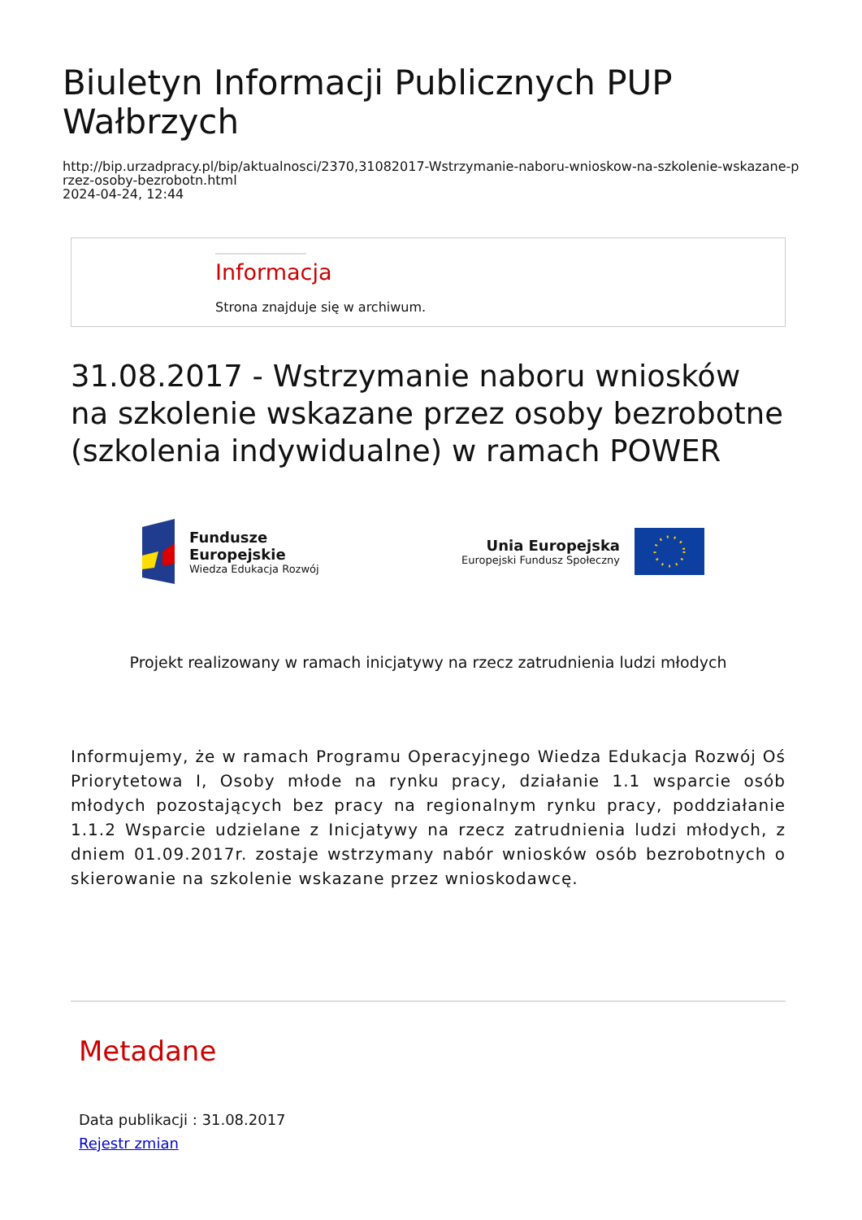Biuletyn Informacji Publicznych PUP Wałbrzych
http://bip.urzadpracy.pl/bip/aktualnosci/2370,31082017-Wstrzymanie-naboru-wnioskow-na-szkolenie-wskazane-przez-osoby-bezrobotn.html
2024-04-24, 12:44
Informacja
Strona znajduje się w archiwum.
31.08.2017 - Wstrzymanie naboru wniosków na szkolenie wskazane przez osoby bezrobotne (szkolenia indywidualne) w ramach POWER
Fundusze
Europejskie
Wiedza Edukacja Rozwój
Unia Europejska
Europejski Fundusz Społeczny
Projekt realizowany w ramach inicjatywy na rzecz zatrudnienia ludzi młodych
Informujemy, że w ramach Programu Operacyjnego Wiedza Edukacja Rozwój Oś Priorytetowa I, Osoby młode na rynku pracy, działanie 1.1 wsparcie osób młodych pozostających bez pracy na regionalnym rynku pracy, poddziałanie 1.1.2 Wsparcie udzielane z Inicjatywy na rzecz zatrudnienia ludzi młodych, z dniem 01.09.2017r. zostaje wstrzymany nabór wniosków osób bezrobotnych o skierowanie na szkolenie wskazane przez wnioskodawcę.
Metadane
Data publikacji : 31.08.2017
Rejestr zmian